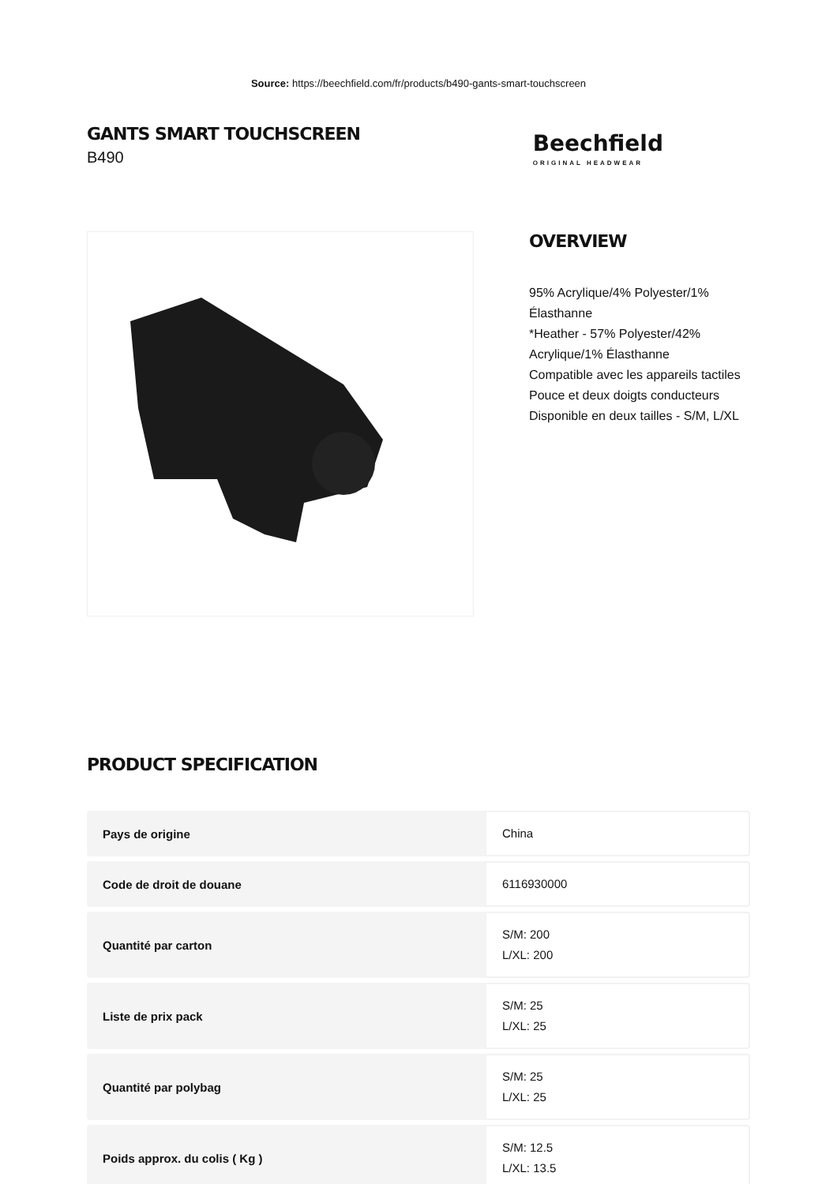Source: https://beechfield.com/fr/products/b490-gants-smart-touchscreen
GANTS SMART TOUCHSCREEN
B490
Beechfield
ORIGINAL HEADWEAR
OVERVIEW
95% Acrylique/4% Polyester/1% Élasthanne
*Heather - 57% Polyester/42% Acrylique/1% Élasthanne
Compatible avec les appareils tactiles
Pouce et deux doigts conducteurs
Disponible en deux tailles - S/M, L/XL
PRODUCT SPECIFICATION
| Pays de origine | China |
| Code de droit de douane | 6116930000 |
| Quantité par carton | S/M: 200 L/XL: 200 |
| Liste de prix pack | S/M: 25 L/XL: 25 |
| Quantité par polybag | S/M: 25 L/XL: 25 |
| Poids approx. du colis ( Kg ) | S/M: 12.5 L/XL: 13.5 |